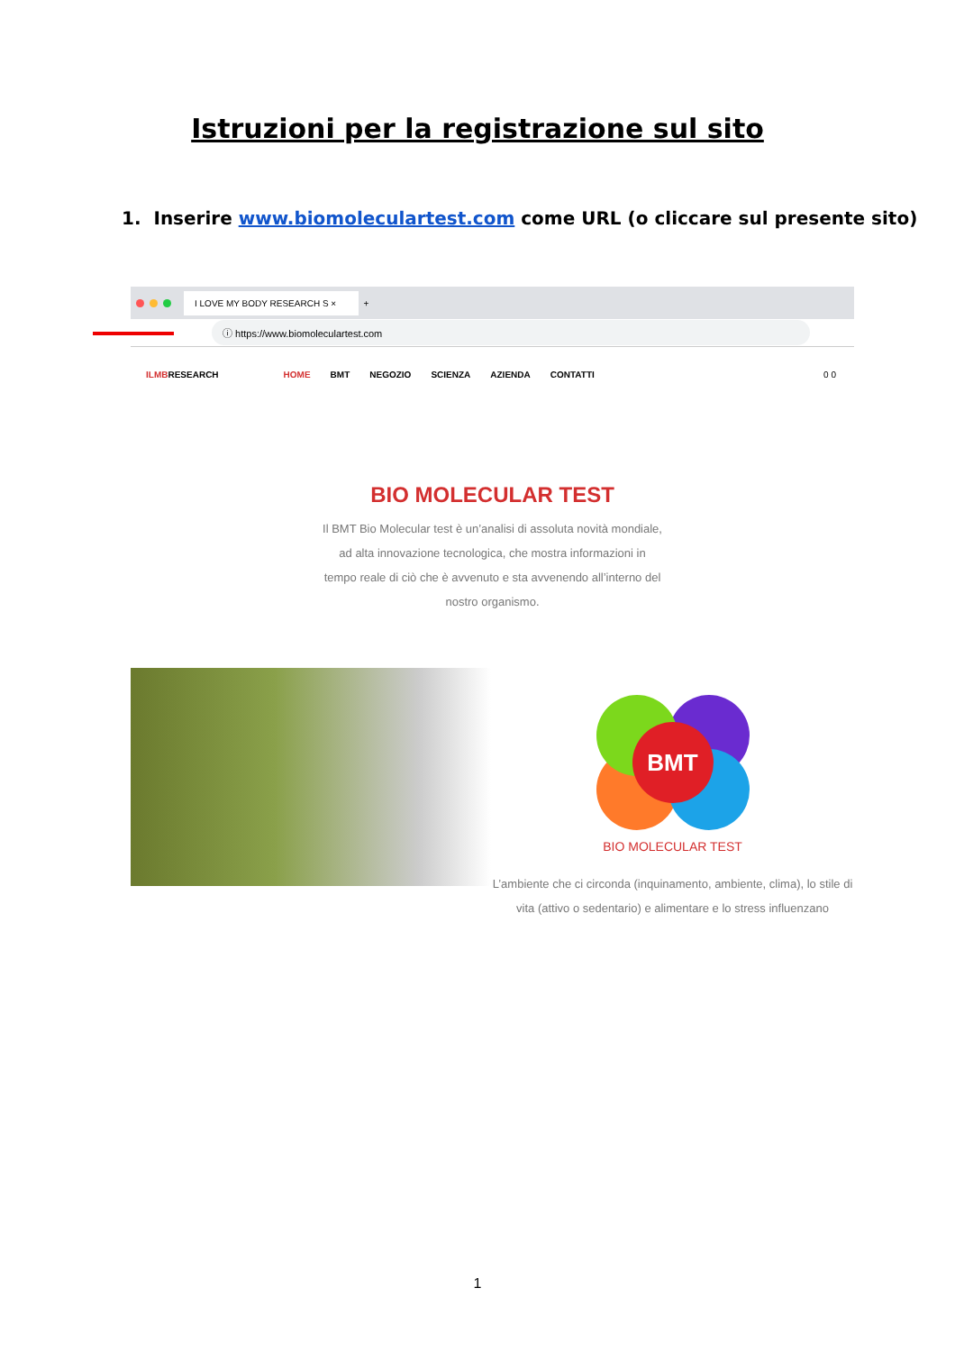Istruzioni per la registrazione sul sito
1. Inserire www.biomoleculartest.com come URL (o cliccare sul presente sito)
I LOVE MY BODY RESEARCH S ×
+
ⓘ https://www.biomoleculartest.com
ILMBRESEARCH
HOME BMT NEGOZIO SCIENZA AZIENDA CONTATTI
0 0
BIO MOLECULAR TEST
Il BMT Bio Molecular test è un’analisi di assoluta novità mondiale, ad alta innovazione tecnologica, che mostra informazioni in tempo reale di ciò che è avvenuto e sta avvenendo all’interno del nostro organismo.
BMT
BIO MOLECULAR TEST
L’ambiente che ci circonda (inquinamento, ambiente, clima), lo stile di vita (attivo o sedentario) e alimentare e lo stress influenzano
1